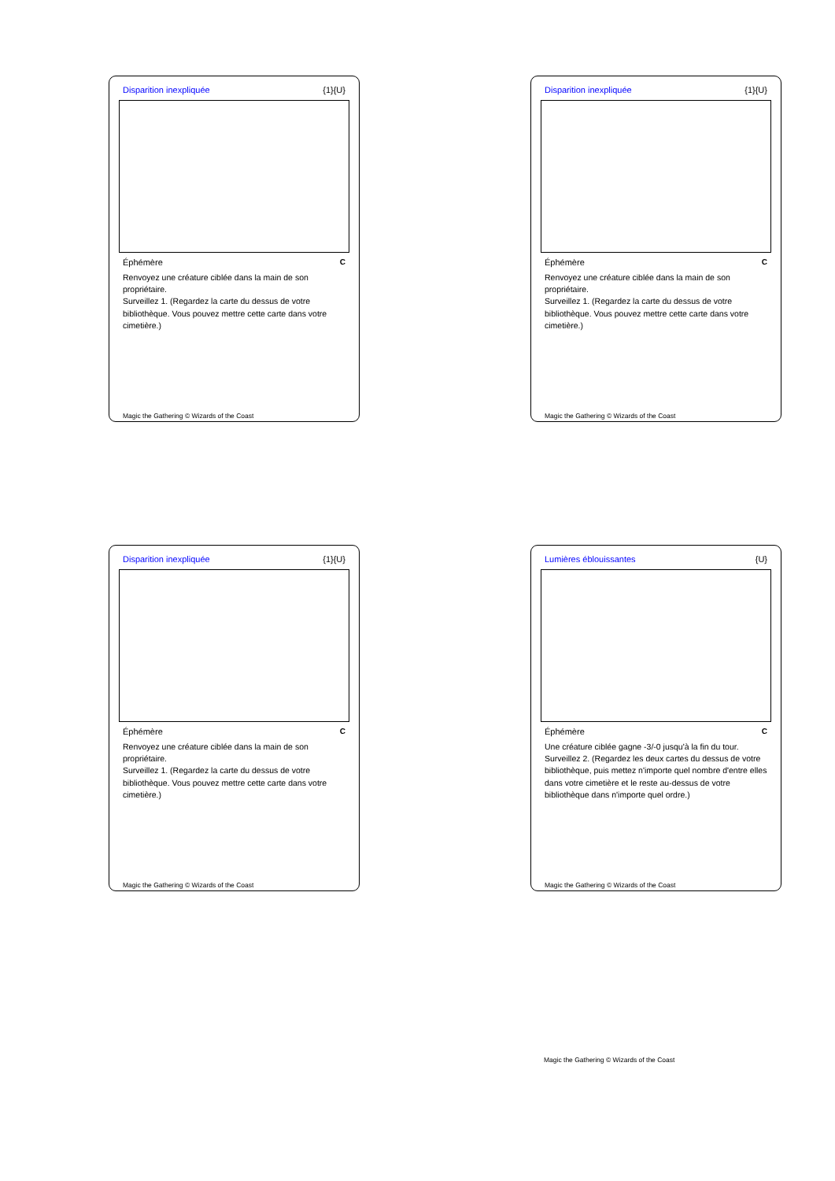Disparition inexpliquée {1}{U}
Éphémère C
Renvoyez une créature ciblée dans la main de son propriétaire.
Surveillez 1. (Regardez la carte du dessus de votre bibliothèque. Vous pouvez mettre cette carte dans votre cimetière.)
Magic the Gathering © Wizards of the Coast
Disparition inexpliquée {1}{U}
Éphémère C
Renvoyez une créature ciblée dans la main de son propriétaire.
Surveillez 1. (Regardez la carte du dessus de votre bibliothèque. Vous pouvez mettre cette carte dans votre cimetière.)
Magic the Gathering © Wizards of the Coast
Disparition inexpliquée {1}{U}
Éphémère C
Renvoyez une créature ciblée dans la main de son propriétaire.
Surveillez 1. (Regardez la carte du dessus de votre bibliothèque. Vous pouvez mettre cette carte dans votre cimetière.)
Magic the Gathering © Wizards of the Coast
Lumières éblouissantes {U}
Éphémère C
Une créature ciblée gagne -3/-0 jusqu'à la fin du tour.
Surveillez 2. (Regardez les deux cartes du dessus de votre bibliothèque, puis mettez n'importe quel nombre d'entre elles dans votre cimetière et le reste au-dessus de votre bibliothèque dans n'importe quel ordre.)
Magic the Gathering © Wizards of the Coast
Magic the Gathering © Wizards of the Coast